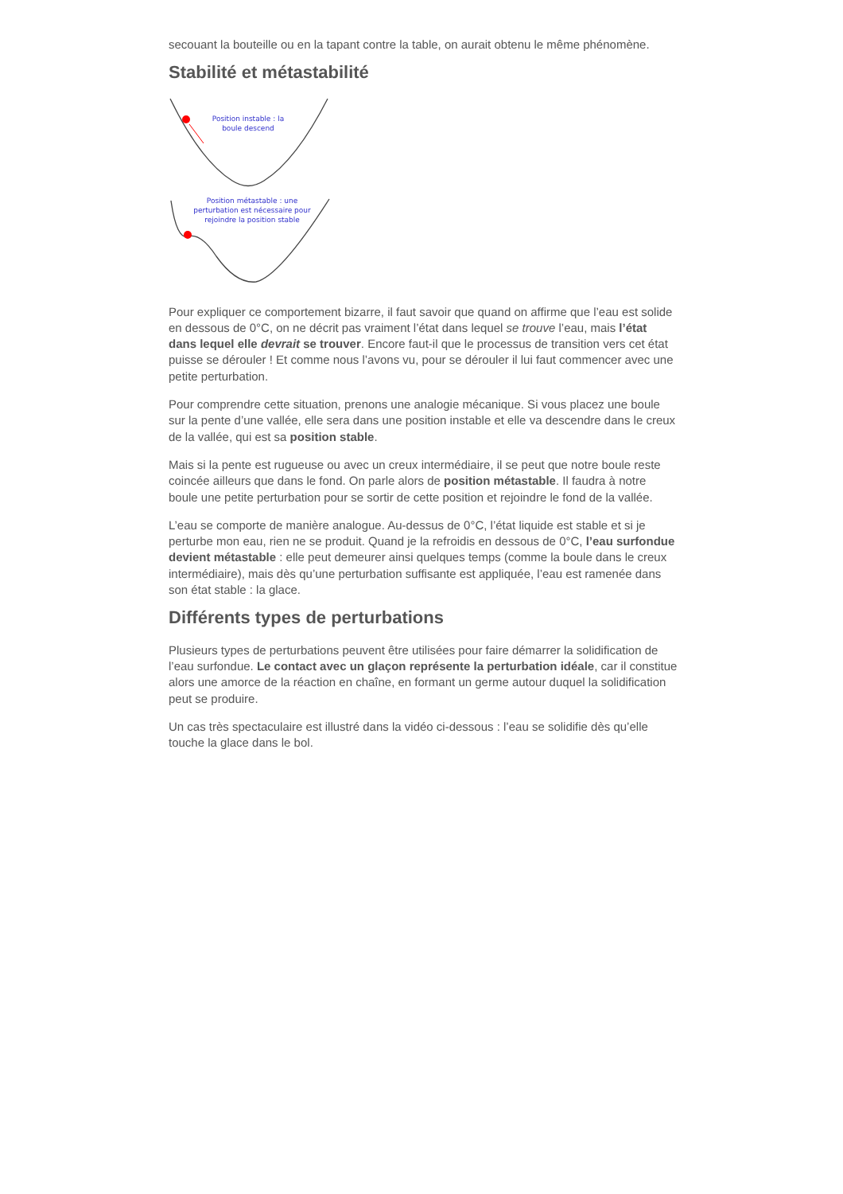secouant la bouteille ou en la tapant contre la table, on aurait obtenu le même phénomène.
Stabilité et métastabilité
Position instable : la
boule descend
Position métastable : une
perturbation est nécessaire pour
rejoindre la position stable
Pour expliquer ce comportement bizarre, il faut savoir que quand on affirme que l’eau est solide en dessous de 0°C, on ne décrit pas vraiment l’état dans lequel se trouve l’eau, mais l’état dans lequel elle devrait se trouver. Encore faut-il que le processus de transition vers cet état puisse se dérouler ! Et comme nous l’avons vu, pour se dérouler il lui faut commencer avec une petite perturbation.
Pour comprendre cette situation, prenons une analogie mécanique. Si vous placez une boule sur la pente d’une vallée, elle sera dans une position instable et elle va descendre dans le creux de la vallée, qui est sa position stable.
Mais si la pente est rugueuse ou avec un creux intermédiaire, il se peut que notre boule reste coincée ailleurs que dans le fond. On parle alors de position métastable. Il faudra à notre boule une petite perturbation pour se sortir de cette position et rejoindre le fond de la vallée.
L’eau se comporte de manière analogue. Au-dessus de 0°C, l’état liquide est stable et si je perturbe mon eau, rien ne se produit. Quand je la refroidis en dessous de 0°C, l’eau surfondue devient métastable : elle peut demeurer ainsi quelques temps (comme la boule dans le creux intermédiaire), mais dès qu’une perturbation suffisante est appliquée, l’eau est ramenée dans son état stable : la glace.
Différents types de perturbations
Plusieurs types de perturbations peuvent être utilisées pour faire démarrer la solidification de l’eau surfondue. Le contact avec un glaçon représente la perturbation idéale, car il constitue alors une amorce de la réaction en chaîne, en formant un germe autour duquel la solidification peut se produire.
Un cas très spectaculaire est illustré dans la vidéo ci-dessous : l’eau se solidifie dès qu’elle touche la glace dans le bol.